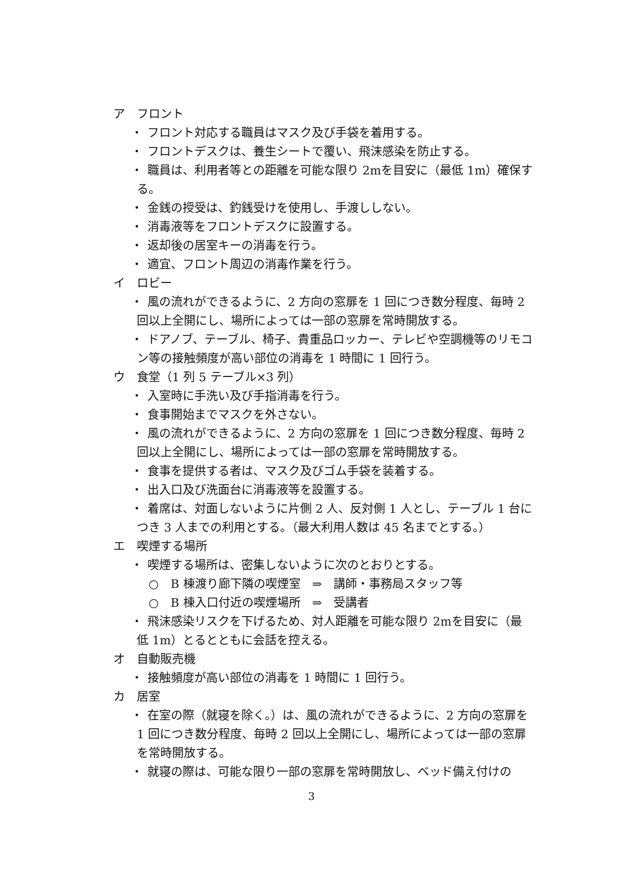ア　フロント
・ フロント対応する職員はマスク及び手袋を着用する。
・ フロントデスクは、養生シートで覆い、飛沫感染を防止する。
・ 職員は、利用者等との距離を可能な限り 2mを目安に（最低 1m）確保する。
・ 金銭の授受は、釣銭受けを使用し、手渡ししない。
・ 消毒液等をフロントデスクに設置する。
・ 返却後の居室キーの消毒を行う。
・ 適宜、フロント周辺の消毒作業を行う。
イ　ロビー
・ 風の流れができるように、2 方向の窓扉を 1 回につき数分程度、毎時 2 回以上全開にし、場所によっては一部の窓扉を常時開放する。
・ ドアノブ、テーブル、椅子、貴重品ロッカー、テレビや空調機等のリモコン等の接触頻度が高い部位の消毒を 1 時間に 1 回行う。
ウ　食堂（1 列 5 テーブル×3 列）
・ 入室時に手洗い及び手指消毒を行う。
・ 食事開始までマスクを外さない。
・ 風の流れができるように、2 方向の窓扉を 1 回につき数分程度、毎時 2 回以上全開にし、場所によっては一部の窓扉を常時開放する。
・ 食事を提供する者は、マスク及びゴム手袋を装着する。
・ 出入口及び洗面台に消毒液等を設置する。
・ 着席は、対面しないように片側 2 人、反対側 1 人とし、テーブル 1 台につき 3 人までの利用とする。（最大利用人数は 45 名までとする。）
エ　喫煙する場所
・ 喫煙する場所は、密集しないように次のとおりとする。
○　B 棟渡り廊下隣の喫煙室　⇒　講師・事務局スタッフ等
○　B 棟入口付近の喫煙場所　⇒　受講者
・ 飛沫感染リスクを下げるため、対人距離を可能な限り 2mを目安に（最低 1m）とるとともに会話を控える。
オ　自動販売機
・ 接触頻度が高い部位の消毒を 1 時間に 1 回行う。
カ　居室
・ 在室の際（就寝を除く。）は、風の流れができるように、2 方向の窓扉を 1 回につき数分程度、毎時 2 回以上全開にし、場所によっては一部の窓扉を常時開放する。
・ 就寝の際は、可能な限り一部の窓扉を常時開放し、ベッド備え付けの
3